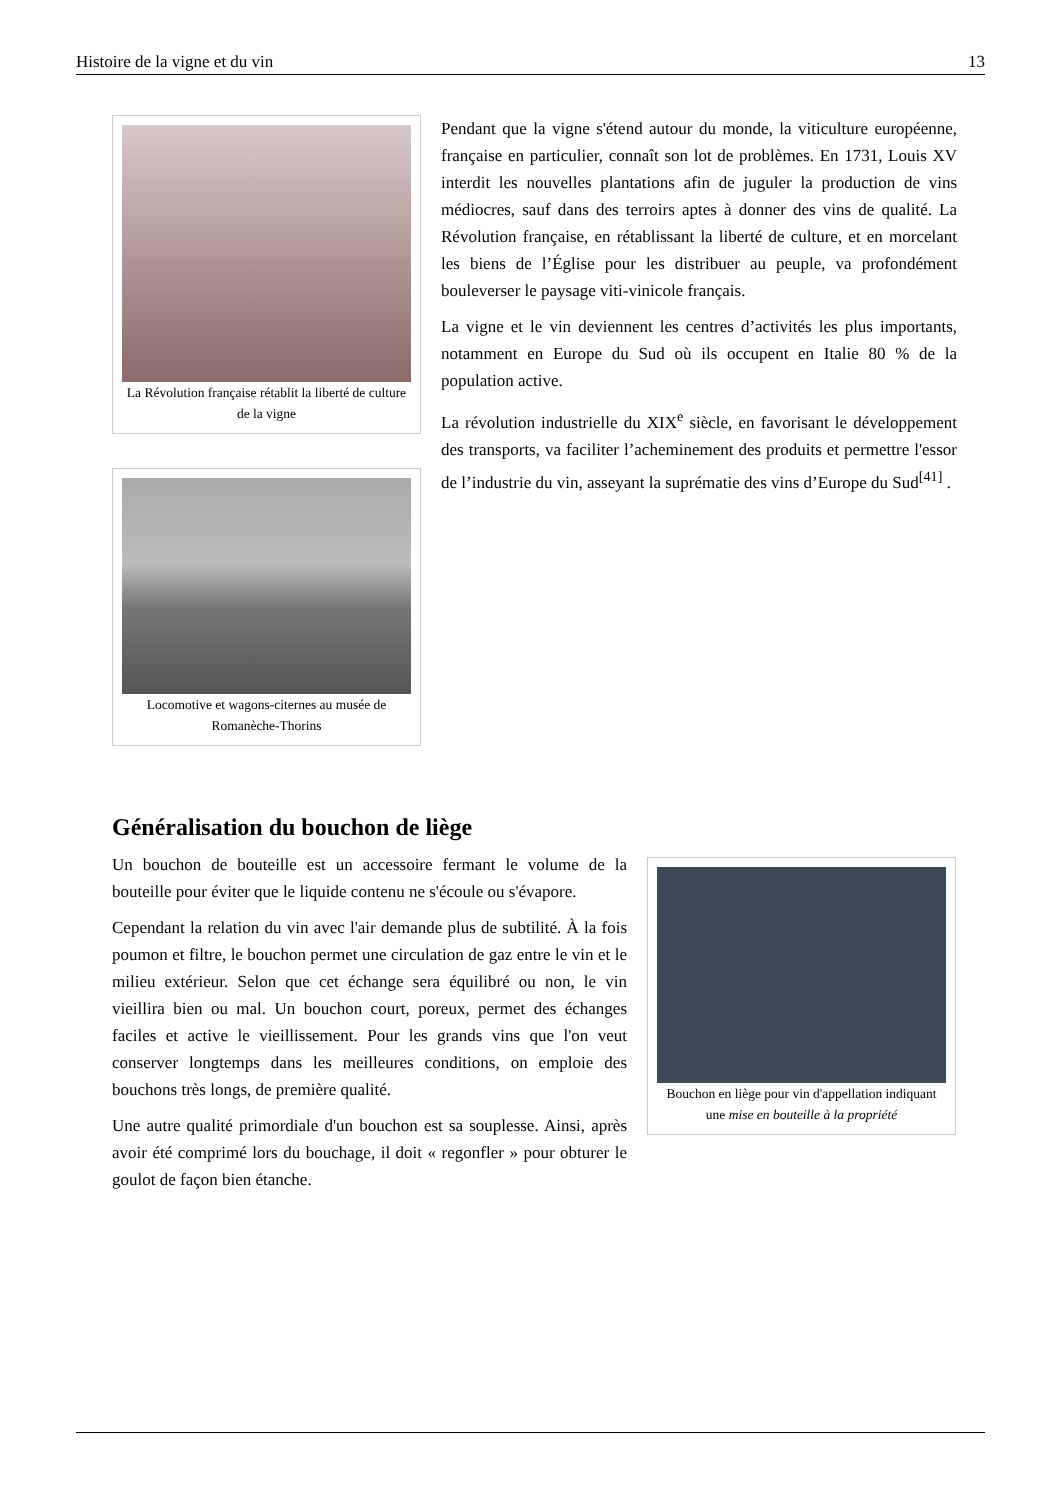Histoire de la vigne et du vin 13
La Révolution française rétablit la liberté de culture de la vigne
Locomotive et wagons-citernes au musée de Romanèche-Thorins
Pendant que la vigne s'étend autour du monde, la viticulture européenne, française en particulier, connaît son lot de problèmes. En 1731, Louis XV interdit les nouvelles plantations afin de juguler la production de vins médiocres, sauf dans des terroirs aptes à donner des vins de qualité. La Révolution française, en rétablissant la liberté de culture, et en morcelant les biens de l’Église pour les distribuer au peuple, va profondément bouleverser le paysage viti-vinicole français.
La vigne et le vin deviennent les centres d’activités les plus importants, notamment en Europe du Sud où ils occupent en Italie 80 % de la population active.
La révolution industrielle du XIX<sup>e</sup> siècle, en favorisant le développement des transports, va faciliter l’acheminement des produits et permettre l'essor de l’industrie du vin, asseyant la suprématie des vins d’Europe du Sud<sup>[41]</sup> .
Généralisation du bouchon de liège
Un bouchon de bouteille est un accessoire fermant le volume de la bouteille pour éviter que le liquide contenu ne s'écoule ou s'évapore.
Cependant la relation du vin avec l'air demande plus de subtilité. À la fois poumon et filtre, le bouchon permet une circulation de gaz entre le vin et le milieu extérieur. Selon que cet échange sera équilibré ou non, le vin vieillira bien ou mal. Un bouchon court, poreux, permet des échanges faciles et active le vieillissement. Pour les grands vins que l'on veut conserver longtemps dans les meilleures conditions, on emploie des bouchons très longs, de première qualité.
Une autre qualité primordiale d'un bouchon est sa souplesse. Ainsi, après avoir été comprimé lors du bouchage, il doit « regonfler » pour obturer le goulot de façon bien étanche.
Bouchon en liège pour vin d'appellation indiquant une mise en bouteille à la propriété